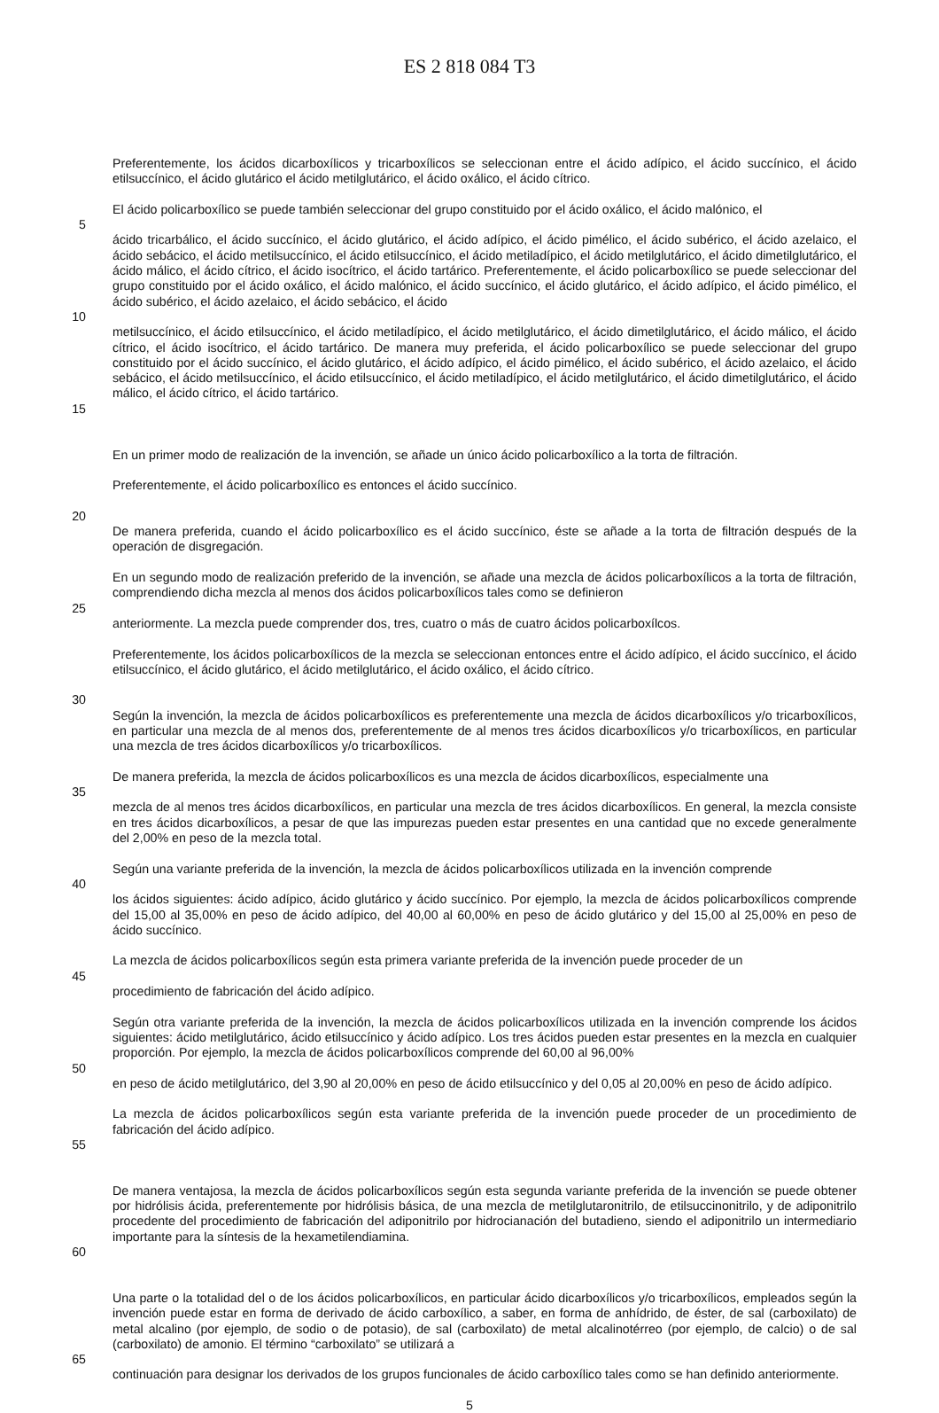ES 2 818 084 T3
Preferentemente, los ácidos dicarboxílicos y tricarboxílicos se seleccionan entre el ácido adípico, el ácido succínico, el ácido etilsuccínico, el ácido glutárico el ácido metilglutárico, el ácido oxálico, el ácido cítrico.
El ácido policarboxílico se puede también seleccionar del grupo constituido por el ácido oxálico, el ácido malónico, el
5
ácido tricarbálico, el ácido succínico, el ácido glutárico, el ácido adípico, el ácido pimélico, el ácido subérico, el ácido azelaico, el ácido sebácico, el ácido metilsuccínico, el ácido etilsuccínico, el ácido metiladípico, el ácido metilglutárico, el ácido dimetilglutárico, el ácido málico, el ácido cítrico, el ácido isocítrico, el ácido tartárico. Preferentemente, el ácido policarboxílico se puede seleccionar del grupo constituido por el ácido oxálico, el ácido malónico, el ácido succínico, el ácido glutárico, el ácido adípico, el ácido pimélico, el ácido subérico, el ácido azelaico, el ácido sebácico, el ácido
10
metilsuccínico, el ácido etilsuccínico, el ácido metiladípico, el ácido metilglutárico, el ácido dimetilglutárico, el ácido málico, el ácido cítrico, el ácido isocítrico, el ácido tartárico. De manera muy preferida, el ácido policarboxílico se puede seleccionar del grupo constituido por el ácido succínico, el ácido glutárico, el ácido adípico, el ácido pimélico, el ácido subérico, el ácido azelaico, el ácido sebácico, el ácido metilsuccínico, el ácido etilsuccínico, el ácido metiladípico, el ácido metilglutárico, el ácido dimetilglutárico, el ácido málico, el ácido cítrico, el ácido tartárico.
15
En un primer modo de realización de la invención, se añade un único ácido policarboxílico a la torta de filtración.
Preferentemente, el ácido policarboxílico es entonces el ácido succínico.
20
De manera preferida, cuando el ácido policarboxílico es el ácido succínico, éste se añade a la torta de filtración después de la operación de disgregación.
En un segundo modo de realización preferido de la invención, se añade una mezcla de ácidos policarboxílicos a la torta de filtración, comprendiendo dicha mezcla al menos dos ácidos policarboxílicos tales como se definieron
25
anteriormente. La mezcla puede comprender dos, tres, cuatro o más de cuatro ácidos policarboxílcos.
Preferentemente, los ácidos policarboxílicos de la mezcla se seleccionan entonces entre el ácido adípico, el ácido succínico, el ácido etilsuccínico, el ácido glutárico, el ácido metilglutárico, el ácido oxálico, el ácido cítrico.
30
Según la invención, la mezcla de ácidos policarboxílicos es preferentemente una mezcla de ácidos dicarboxílicos y/o tricarboxílicos, en particular una mezcla de al menos dos, preferentemente de al menos tres ácidos dicarboxílicos y/o tricarboxílicos, en particular una mezcla de tres ácidos dicarboxílicos y/o tricarboxílicos.
De manera preferida, la mezcla de ácidos policarboxílicos es una mezcla de ácidos dicarboxílicos, especialmente una
35
mezcla de al menos tres ácidos dicarboxílicos, en particular una mezcla de tres ácidos dicarboxílicos. En general, la mezcla consiste en tres ácidos dicarboxílicos, a pesar de que las impurezas pueden estar presentes en una cantidad que no excede generalmente del 2,00% en peso de la mezcla total.
Según una variante preferida de la invención, la mezcla de ácidos policarboxílicos utilizada en la invención comprende
40
los ácidos siguientes: ácido adípico, ácido glutárico y ácido succínico. Por ejemplo, la mezcla de ácidos policarboxílicos comprende del 15,00 al 35,00% en peso de ácido adípico, del 40,00 al 60,00% en peso de ácido glutárico y del 15,00 al 25,00% en peso de ácido succínico.
La mezcla de ácidos policarboxílicos según esta primera variante preferida de la invención puede proceder de un
45
procedimiento de fabricación del ácido adípico.
Según otra variante preferida de la invención, la mezcla de ácidos policarboxílicos utilizada en la invención comprende los ácidos siguientes: ácido metilglutárico, ácido etilsuccínico y ácido adípico. Los tres ácidos pueden estar presentes en la mezcla en cualquier proporción. Por ejemplo, la mezcla de ácidos policarboxílicos comprende del 60,00 al 96,00%
50
en peso de ácido metilglutárico, del 3,90 al 20,00% en peso de ácido etilsuccínico y del 0,05 al 20,00% en peso de ácido adípico.
La mezcla de ácidos policarboxílicos según esta variante preferida de la invención puede proceder de un procedimiento de fabricación del ácido adípico.
55
De manera ventajosa, la mezcla de ácidos policarboxílicos según esta segunda variante preferida de la invención se puede obtener por hidrólisis ácida, preferentemente por hidrólisis básica, de una mezcla de metilglutaronitrilo, de etilsuccinonitrilo, y de adiponitrilo procedente del procedimiento de fabricación del adiponitrilo por hidrocianación del butadieno, siendo el adiponitrilo un intermediario importante para la síntesis de la hexametilendiamina.
60
Una parte o la totalidad del o de los ácidos policarboxílicos, en particular ácido dicarboxílicos y/o tricarboxílicos, empleados según la invención puede estar en forma de derivado de ácido carboxílico, a saber, en forma de anhídrido, de éster, de sal (carboxilato) de metal alcalino (por ejemplo, de sodio o de potasio), de sal (carboxilato) de metal alcalinotérreo (por ejemplo, de calcio) o de sal (carboxilato) de amonio. El término “carboxilato” se utilizará a
65
continuación para designar los derivados de los grupos funcionales de ácido carboxílico tales como se han definido anteriormente.
5